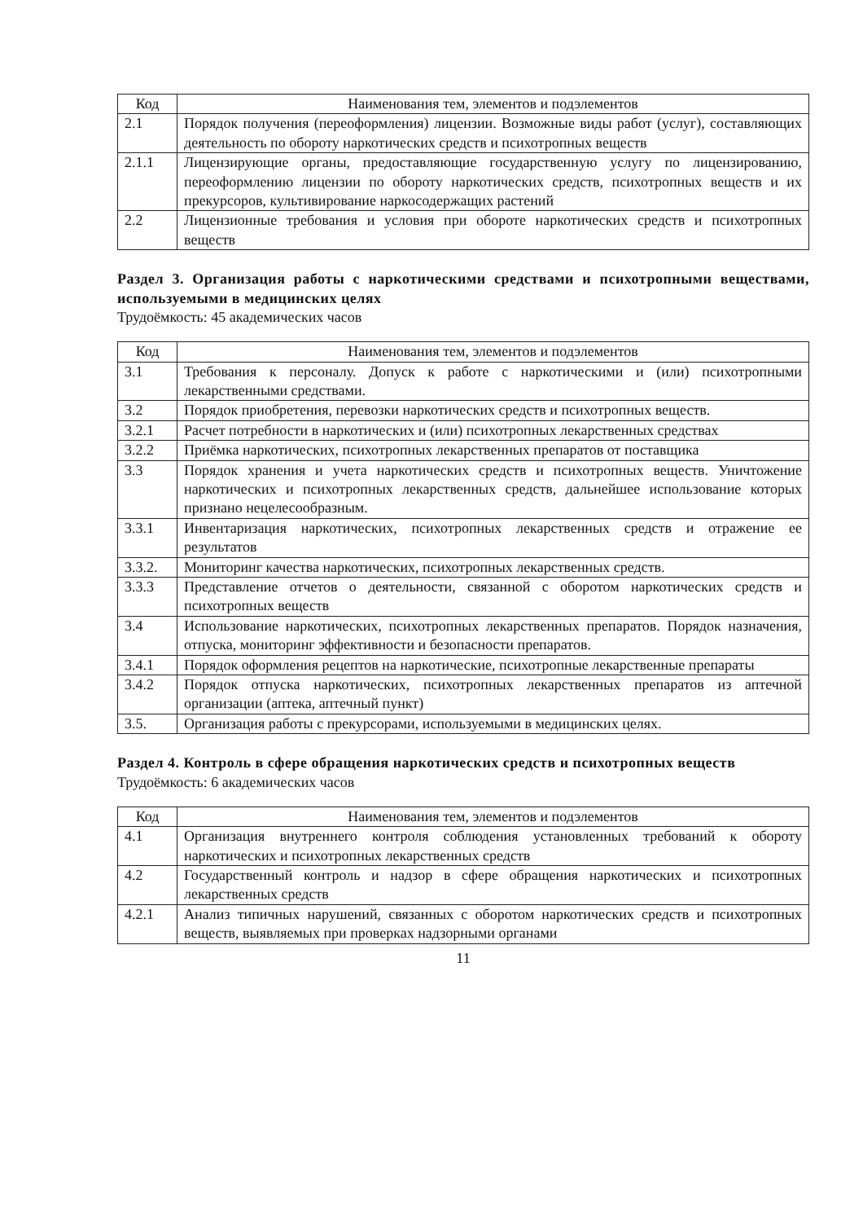| Код | Наименования тем, элементов и подэлементов |
| --- | --- |
| 2.1 | Порядок получения (переоформления) лицензии. Возможные виды работ (услуг), составляющих деятельность по обороту наркотических средств и психотропных веществ |
| 2.1.1 | Лицензирующие органы, предоставляющие государственную услугу по лицензированию, переоформлению лицензии по обороту наркотических средств, психотропных веществ и их прекурсоров, культивирование наркосодержащих растений |
| 2.2 | Лицензионные требования и условия при обороте наркотических средств и психотропных веществ |
Раздел 3. Организация работы с наркотическими средствами и психотропными веществами, используемыми в медицинских целях
Трудоёмкость: 45 академических часов
| Код | Наименования тем, элементов и подэлементов |
| --- | --- |
| 3.1 | Требования к персоналу. Допуск к работе с наркотическими и (или) психотропными лекарственными средствами. |
| 3.2 | Порядок приобретения, перевозки наркотических средств и психотропных веществ. |
| 3.2.1 | Расчет потребности в наркотических и (или) психотропных лекарственных средствах |
| 3.2.2 | Приёмка наркотических, психотропных лекарственных препаратов от поставщика |
| 3.3 | Порядок хранения и учета наркотических средств и психотропных веществ. Уничтожение наркотических и психотропных лекарственных средств, дальнейшее использование которых признано нецелесообразным. |
| 3.3.1 | Инвентаризация наркотических, психотропных лекарственных средств и отражение ее результатов |
| 3.3.2. | Мониторинг качества наркотических, психотропных лекарственных средств. |
| 3.3.3 | Представление отчетов о деятельности, связанной с оборотом наркотических средств и психотропных веществ |
| 3.4 | Использование наркотических, психотропных лекарственных препаратов. Порядок назначения, отпуска, мониторинг эффективности и безопасности препаратов. |
| 3.4.1 | Порядок оформления рецептов на наркотические, психотропные лекарственные препараты |
| 3.4.2 | Порядок отпуска наркотических, психотропных лекарственных препаратов из аптечной организации (аптека, аптечный пункт) |
| 3.5. | Организация работы с прекурсорами, используемыми в медицинских целях. |
Раздел 4. Контроль в сфере обращения наркотических средств и психотропных веществ
Трудоёмкость: 6 академических часов
| Код | Наименования тем, элементов и подэлементов |
| --- | --- |
| 4.1 | Организация внутреннего контроля соблюдения установленных требований к обороту наркотических и психотропных лекарственных средств |
| 4.2 | Государственный контроль и надзор в сфере обращения наркотических и психотропных лекарственных средств |
| 4.2.1 | Анализ типичных нарушений, связанных с оборотом наркотических средств и психотропных веществ, выявляемых при проверках надзорными органами |
11